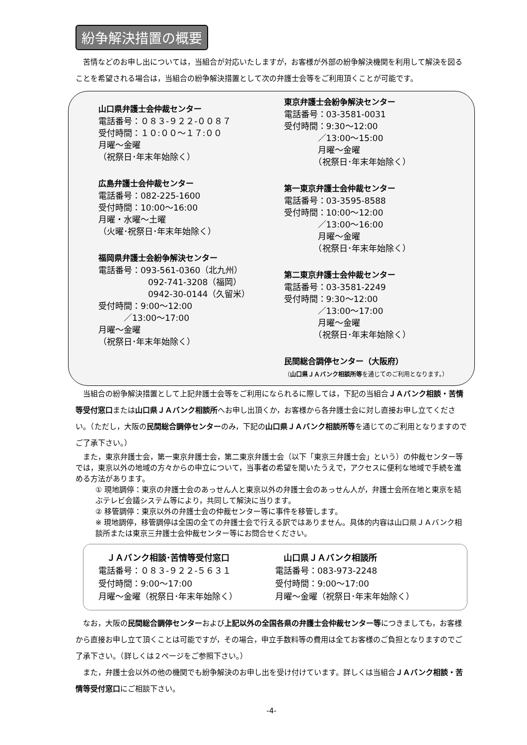紛争解決措置の概要
苦情などのお申し出については，当組合が対応いたしますが，お客様が外部の紛争解決機関を利用して解決を図ることを希望される場合は，当組合の紛争解決措置として次の弁護士会等をご利用頂くことが可能です。
山口県弁護士会仲裁センター
電話番号：０８３-９２２-００８７
受付時間：１０:００～１７:００
月曜～金曜
（祝祭日･年末年始除く）
広島弁護士会仲裁センター
電話番号：082-225-1600
受付時間：10:00～16:00
月曜・水曜～土曜
（火曜･祝祭日･年末年始除く）
福岡県弁護士会紛争解決センター
電話番号：093-561-0360（北九州）
092-741-3208（福岡）
0942-30-0144（久留米）
受付時間：9:00～12:00
　　　／13:00～17:00
月曜～金曜
（祝祭日･年末年始除く）
東京弁護士会紛争解決センター
電話番号：03-3581-0031
受付時間：9:30～12:00
　　　　／13:00～15:00
　　　　月曜～金曜
　　　　（祝祭日･年末年始除く）
第一東京弁護士会仲裁センター
電話番号：03-3595-8588
受付時間：10:00～12:00
　　　　／13:00～16:00
　　　　月曜～金曜
　　　　（祝祭日･年末年始除く）
第二東京弁護士会仲裁センター
電話番号：03-3581-2249
受付時間：9:30～12:00
　　　　／13:00～17:00
　　　　月曜～金曜
　　　　（祝祭日･年末年始除く）
民間総合調停センター（大阪府）
（山口県ＪＡバンク相談所等を通じてのご利用となります。）
当組合の紛争解決措置として上記弁護士会等をご利用になられるに際しては，下記の当組合ＪＡバンク相談・苦情等受付窓口または山口県ＪＡバンク相談所へお申し出頂くか，お客様から各弁護士会に対し直接お申し立てください。（ただし，大阪の民間総合調停センターのみ，下記の山口県ＪＡバンク相談所等を通じてのご利用となりますのでご了承下さい。）
また，東京弁護士会，第一東京弁護士会，第二東京弁護士会（以下「東京三弁護士会」という）の仲裁センター等では，東京以外の地域の方々からの申立について，当事者の希望を聞いたうえで，アクセスに便利な地域で手続を進める方法があります。
① 現地調停：東京の弁護士会のあっせん人と東京以外の弁護士会のあっせん人が，弁護士会所在地と東京を結ぶテレビ会議システム等により，共同して解決に当ります。
② 移管調停：東京以外の弁護士会の仲裁センター等に事件を移管します。
※ 現地調停，移管調停は全国の全ての弁護士会で行える訳ではありません。具体的内容は山口県ＪＡバンク相談所または東京三弁護士会仲裁センター等にお問合せください。
　ＪＡバンク相談･苦情等受付窓口
電話番号：０８３-９２２-５６３１
受付時間：9:00～17:00
月曜～金曜（祝祭日･年末年始除く）
　山口県ＪＡバンク相談所
電話番号：083-973-2248
受付時間：9:00～17:00
月曜～金曜（祝祭日･年末年始除く）
なお，大阪の民間総合調停センターおよび上記以外の全国各県の弁護士会仲裁センター等につきましても，お客様から直接お申し立て頂くことは可能ですが，その場合，申立手数料等の費用は全てお客様のご負担となりますのでご了承下さい。（詳しくは２ページをご参照下さい。）
また，弁護士会以外の他の機関でも紛争解決のお申し出を受け付けています。詳しくは当組合ＪＡバンク相談・苦情等受付窓口にご相談下さい。
-4-